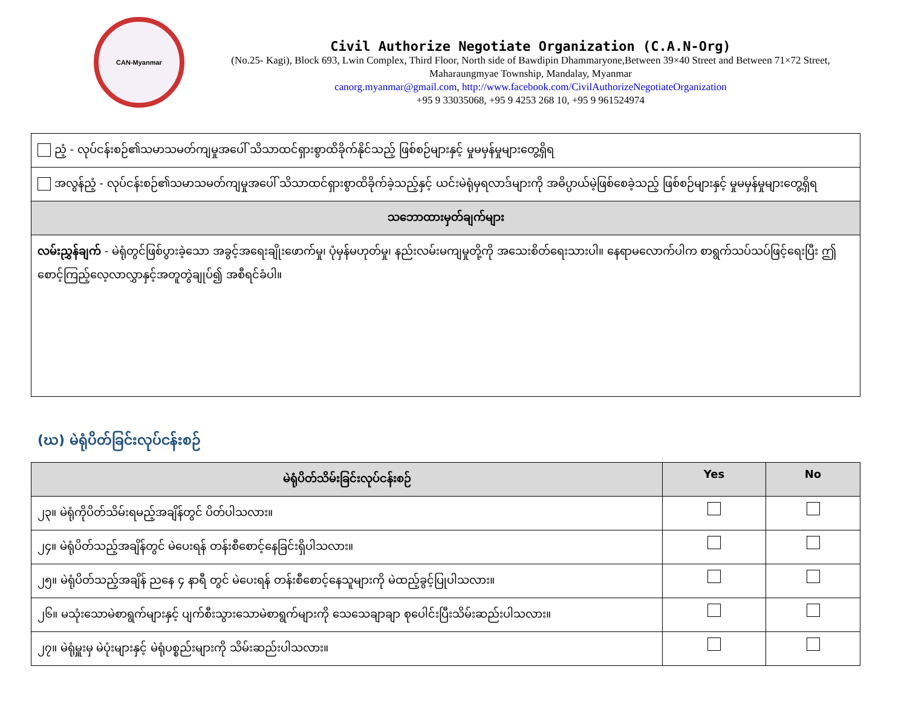CAN-Myanmar
Civil Authorize Negotiate Organization (C.A.N-Org)
(No.25- Kagi), Block 693, Lwin Complex, Third Floor, North side of Bawdipin Dhammaryone,Between 39×40 Street and Between 71×72 Street, Maharaungmyae Township, Mandalay, Myanmar
canorg.myanmar@gmail.com, http://www.facebook.com/CivilAuthorizeNegotiateOrganization
+95 9 33035068, +95 9 4253 268 10, +95 9 961524974
| ညံ့ - လုပ်ငန်းစဉ်၏သမာသမတ်ကျမှုအပေါ် သိသာထင်ရှားစွာထိခိုက်နိုင်သည့် ဖြစ်စဉ်များနှင့် မှုမမှန်မှုများတွေ့ရှိရ |
| အလွန်ညံ့ - လုပ်ငန်းစဉ်၏သမာသမတ်ကျမှုအပေါ် သိသာထင်ရှားစွာထိခိုက်ခဲ့သည့်နှင့် ယင်းမဲရုံမှရလာဒ်များကို အဓိပ္ပာယ်မဲ့ဖြစ်စေခဲ့သည့် ဖြစ်စဉ်များနှင့် မှုမမှန်မှုများတွေ့ရှိရ |
| သဘောထားမှတ်ချက်များ |
| လမ်းညွှန်ချက် - မဲရုံတွင်ဖြစ်ပွားခဲ့သော အခွင့်အရေးချိုးဖောက်မှု၊ ပုံမှန်မဟုတ်မှု၊ နည်းလမ်းမကျမှုတို့ကို အသေးစိတ်ရေးသားပါ။ နေရာမလောက်ပါက စာရွက်သပ်သပ်ဖြင့်ရေးပြီး ဤစောင့်ကြည့်လေ့လာလွှာနှင့်အတူတွဲချုပ်၍ အစီရင်ခံပါ။ |
(ဃ) မဲရုံပိတ်ခြင်းလုပ်ငန်းစဉ်
| မဲရုံပိတ်သိမ်းခြင်းလုပ်ငန်းစဉ် | Yes | No |
| --- | --- | --- |
| ၂၃။ မဲရုံကိုပိတ်သိမ်းရမည့်အချိန်တွင် ပိတ်ပါသလား။ | | |
| ၂၄။ မဲရုံပိတ်သည့်အချိန်တွင် မဲပေးရန် တန်းစီစောင့်နေခြင်းရှိပါသလား။ | | |
| ၂၅။ မဲရုံပိတ်သည့်အချိန် ညနေ ၄ နာရီ တွင် မဲပေးရန် တန်းစီစောင့်နေသူများကို မဲထည့်ခွင့်ပြုပါသလား။ | | |
| ၂၆။ မသုံးသောမဲစာရွက်များနှင့် ပျက်စီးသွားသောမဲစာရွက်များကို သေသေချာချာ စုပေါင်းပြီးသိမ်းဆည်းပါသလား။ | | |
| ၂၇။ မဲရုံမှူးမှ မဲပုံးများနှင့် မဲရုံပစ္စည်းများကို သိမ်းဆည်းပါသလား။ | | |